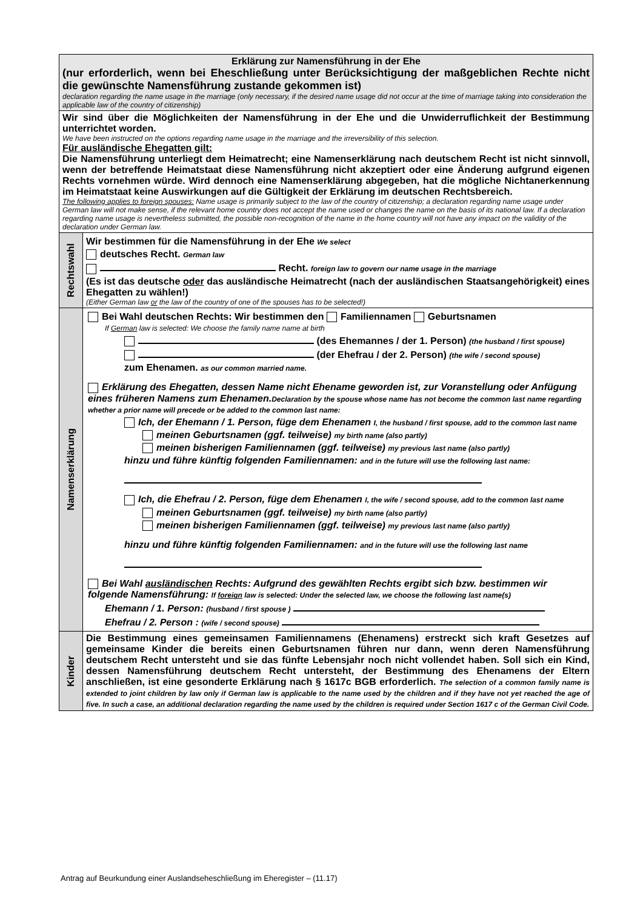| Erklärung zur Namensführung in der Ehe (nur erforderlich, wenn bei Eheschließung unter Berücksichtigung der maßgeblichen Rechte nicht die gewünschte Namensführung zustande gekommen ist) declaration regarding the name usage in the marriage (only necessary, if the desired name usage did not occur at the time of marriage taking into consideration the applicable law of the country of citizenship) | |
| Wir sind über die Möglichkeiten der Namensführung in der Ehe und die Unwiderruflichkeit der Bestimmung unterrichtet worden. We have been instructed on the options regarding name usage in the marriage and the irreversibility of this selection. Für ausländische Ehegatten gilt: Die Namensführung unterliegt dem Heimatrecht; eine Namenserklärung nach deutschem Recht ist nicht sinnvoll, wenn der betreffende Heimatstaat diese Namensführung nicht akzeptiert oder eine Änderung aufgrund eigenen Rechts vornehmen würde. Wird dennoch eine Namenserklärung abgegeben, hat die mögliche Nichtanerkennung im Heimatstaat keine Auswirkungen auf die Gültigkeit der Erklärung im deutschen Rechtsbereich. The following applies to foreign spouses: Name usage is primarily subject to the law of the country of citizenship; a declaration regarding name usage under German law will not make sense, if the relevant home country does not accept the name used or changes the name on the basis of its national law. If a declaration regarding name usage is nevertheless submitted, the possible non-recognition of the name in the home country will not have any impact on the validity of the declaration under German law. | |
| Rechtswahl | Wir bestimmen für die Namensführung in der Ehe We select deutsches Recht. German law Recht. foreign law to govern our name usage in the marriage (Es ist das deutsche oder das ausländische Heimatrecht (nach der ausländischen Staatsangehörigkeit) eines Ehegatten zu wählen!) (Either German law or the law of the country of one of the spouses has to be selected!) |
| Namenserklärung | Bei Wahl deutschen Rechts: Wir bestimmen den Familiennamen Geburtsnamen If German law is selected: We choose the family name name at birth (des Ehemannes / der 1. Person) (the husband / first spouse) (der Ehefrau / der 2. Person) (the wife / second spouse) zum Ehenamen. as our common married name. Erklärung des Ehegatten, dessen Name nicht Ehename geworden ist, zur Voranstellung oder Anfügung eines früheren Namens zum Ehenamen. Declaration by the spouse whose name has not become the common last name regarding whether a prior name will precede or be added to the common last name: Ich, der Ehemann / 1. Person, füge dem Ehenamen I, the husband / first spouse, add to the common last name meinen Geburtsnamen (ggf. teilweise) my birth name (also partly) meinen bisherigen Familiennamen (ggf. teilweise) my previous last name (also partly) hinzu und führe künftig folgenden Familiennamen: and in the future will use the following last name: Ich, die Ehefrau / 2. Person, füge dem Ehenamen I, the wife / second spouse, add to the common last name meinen Geburtsnamen (ggf. teilweise) my birth name (also partly) meinen bisherigen Familiennamen (ggf. teilweise) my previous last name (also partly) hinzu und führe künftig folgenden Familiennamen: and in the future will use the following last name Bei Wahl ausländischen Rechts: Aufgrund des gewählten Rechts ergibt sich bzw. bestimmen wir folgende Namensführung: If foreign law is selected: Under the selected law, we choose the following last name(s) Ehemann / 1. Person: (husband / first spouse ) Ehefrau / 2. Person : (wife / second spouse) |
| Kinder | Die Bestimmung eines gemeinsamen Familiennamens (Ehenamens) erstreckt sich kraft Gesetzes auf gemeinsame Kinder die bereits einen Geburtsnamen führen nur dann, wenn deren Namensführung deutschem Recht untersteht und sie das fünfte Lebensjahr noch nicht vollendet haben. Soll sich ein Kind, dessen Namensführung deutschem Recht untersteht, der Bestimmung des Ehenamens der Eltern anschließen, ist eine gesonderte Erklärung nach § 1617c BGB erforderlich. The selection of a common family name is extended to joint children by law only if German law is applicable to the name used by the children and if they have not yet reached the age of five. In such a case, an additional declaration regarding the name used by the children is required under Section 1617 c of the German Civil Code. |
Antrag auf Beurkundung einer Auslandseheschließung im Eheregister – (11.17)